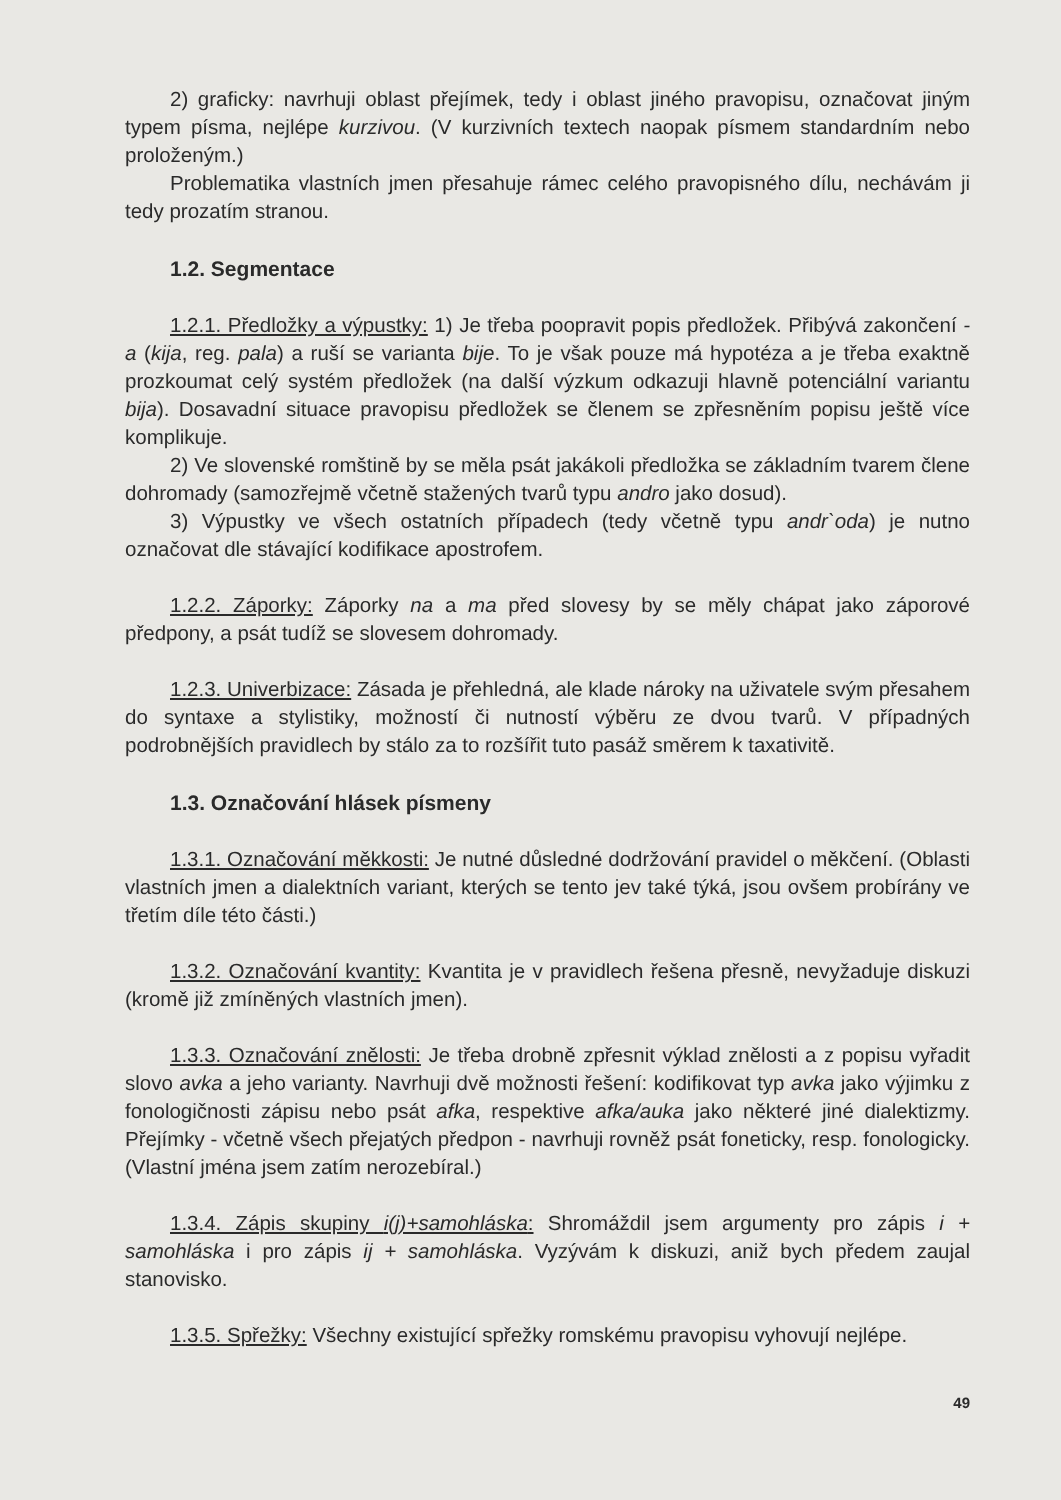2) graficky: navrhuji oblast přejímek, tedy i oblast jiného pravopisu, označovat jiným typem písma, nejlépe kurzivou. (V kurzivních textech naopak písmem standardním nebo proloženým.)
Problematika vlastních jmen přesahuje rámec celého pravopisného dílu, nechávám ji tedy prozatím stranou.
1.2. Segmentace
1.2.1. Předložky a výpustky: 1) Je třeba poopravit popis předložek. Přibývá zakončení -a (kija, reg. pala) a ruší se varianta bije. To je však pouze má hypotéza a je třeba exaktně prozkoumat celý systém předložek (na další výzkum odkazuji hlavně potenciální variantu bija). Dosavadní situace pravopisu předložek se členem se zpřesněním popisu ještě více komplikuje.
2) Ve slovenské romštině by se měla psát jakákoli předložka se základním tvarem člene dohromady (samozřejmě včetně stažených tvarů typu andro jako dosud).
3) Výpustky ve všech ostatních případech (tedy včetně typu andr`oda) je nutno označovat dle stávající kodifikace apostrofem.
1.2.2. Záporky: Záporky na a ma před slovesy by se měly chápat jako záporové předpony, a psát tudíž se slovesem dohromady.
1.2.3. Univerbizace: Zásada je přehledná, ale klade nároky na uživatele svým přesahem do syntaxe a stylistiky, možností či nutností výběru ze dvou tvarů. V případných podrobnějších pravidlech by stálo za to rozšířit tuto pasáž směrem k taxativitě.
1.3. Označování hlásek písmeny
1.3.1. Označování měkkosti: Je nutné důsledné dodržování pravidel o měkčení. (Oblasti vlastních jmen a dialektních variant, kterých se tento jev také týká, jsou ovšem probírány ve třetím díle této části.)
1.3.2. Označování kvantity: Kvantita je v pravidlech řešena přesně, nevyžaduje diskuzi (kromě již zmíněných vlastních jmen).
1.3.3. Označování znělosti: Je třeba drobně zpřesnit výklad znělosti a z popisu vyřadit slovo avka a jeho varianty. Navrhuji dvě možnosti řešení: kodifikovat typ avka jako výjimku z fonologičnosti zápisu nebo psát afka, respektive afka/auka jako některé jiné dialektizmy. Přejímky - včetně všech přejatých předpon - navrhuji rovněž psát foneticky, resp. fonologicky. (Vlastní jména jsem zatím nerozebíral.)
1.3.4. Zápis skupiny i(j)+samohláska: Shromáždil jsem argumenty pro zápis i + samohláska i pro zápis ij + samohláska. Vyzývám k diskuzi, aniž bych předem zaujal stanovisko.
1.3.5. Spřežky: Všechny existující spřežky romskému pravopisu vyhovují nejlépe.
49